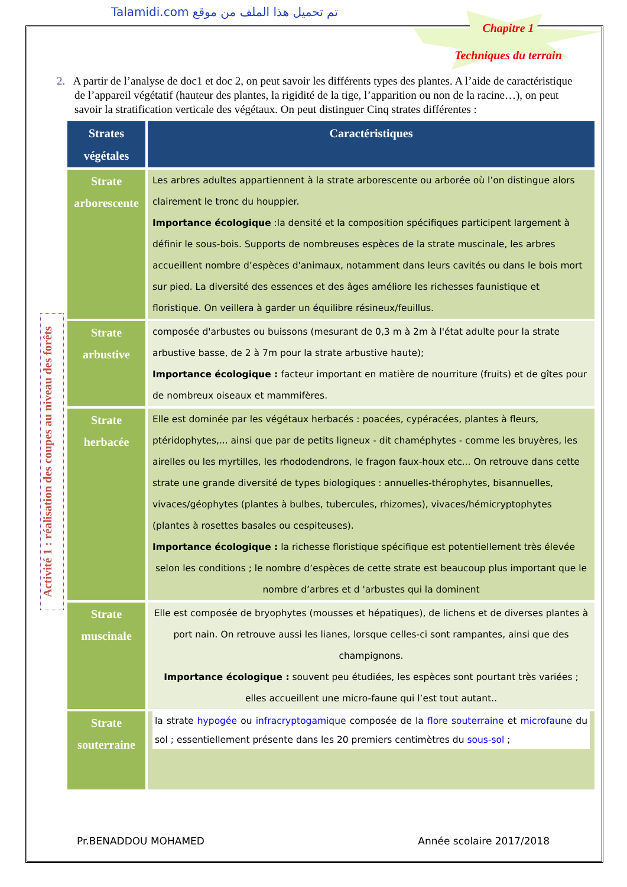Talamidi.com تم تحميل هذا الملف من موقع
Chapitre 1
Techniques du terrain
Activité 1 : réalisation des coupes au niveau des forêts
2. A partir de l’analyse de doc1 et doc 2, on peut savoir les différents types des plantes. A l’aide de caractéristique de l’appareil végétatif (hauteur des plantes, la rigidité de la tige, l’apparition ou non de la racine…), on peut savoir la stratification verticale des végétaux. On peut distinguer Cinq strates différentes :
| Strates végétales | Caractéristiques |
| --- | --- |
| Strate arborescente | Les arbres adultes appartiennent à la strate arborescente ou arborée où l’on distingue alors clairement le tronc du houppier. Importance écologique :la densité et la composition spécifiques participent largement à définir le sous-bois. Supports de nombreuses espèces de la strate muscinale, les arbres accueillent nombre d’espèces d'animaux, notamment dans leurs cavités ou dans le bois mort sur pied. La diversité des essences et des âges améliore les richesses faunistique et floristique. On veillera à garder un équilibre résineux/feuillus. |
| Strate arbustive | composée d'arbustes ou buissons (mesurant de 0,3 m à 2m à l'état adulte pour la strate arbustive basse, de 2 à 7m pour la strate arbustive haute); Importance écologique : facteur important en matière de nourriture (fruits) et de gîtes pour de nombreux oiseaux et mammifères. |
| Strate herbacée | Elle est dominée par les végétaux herbacés : poacées, cypéracées, plantes à fleurs, ptéridophytes,... ainsi que par de petits ligneux - dit chaméphytes - comme les bruyères, les airelles ou les myrtilles, les rhododendrons, le fragon faux-houx etc... On retrouve dans cette strate une grande diversité de types biologiques : annuelles-thérophytes, bisannuelles, vivaces/géophytes (plantes à bulbes, tubercules, rhizomes), vivaces/hémicryptophytes (plantes à rosettes basales ou cespiteuses). Importance écologique : la richesse floristique spécifique est potentiellement très élevée selon les conditions ; le nombre d’espèces de cette strate est beaucoup plus important que le nombre d’arbres et d 'arbustes qui la dominent |
| Strate muscinale | Elle est composée de bryophytes (mousses et hépatiques), de lichens et de diverses plantes à port nain. On retrouve aussi les lianes, lorsque celles-ci sont rampantes, ainsi que des champignons. Importance écologique : souvent peu étudiées, les espèces sont pourtant très variées ; elles accueillent une micro-faune qui l’est tout autant.. |
| Strate souterraine | la strate hypogée ou infracryptogamique composée de la flore souterraine et microfaune du sol ; essentiellement présente dans les 20 premiers centimètres du sous-sol ; |
Pr.BENADDOU MOHAMED Année scolaire 2017/2018